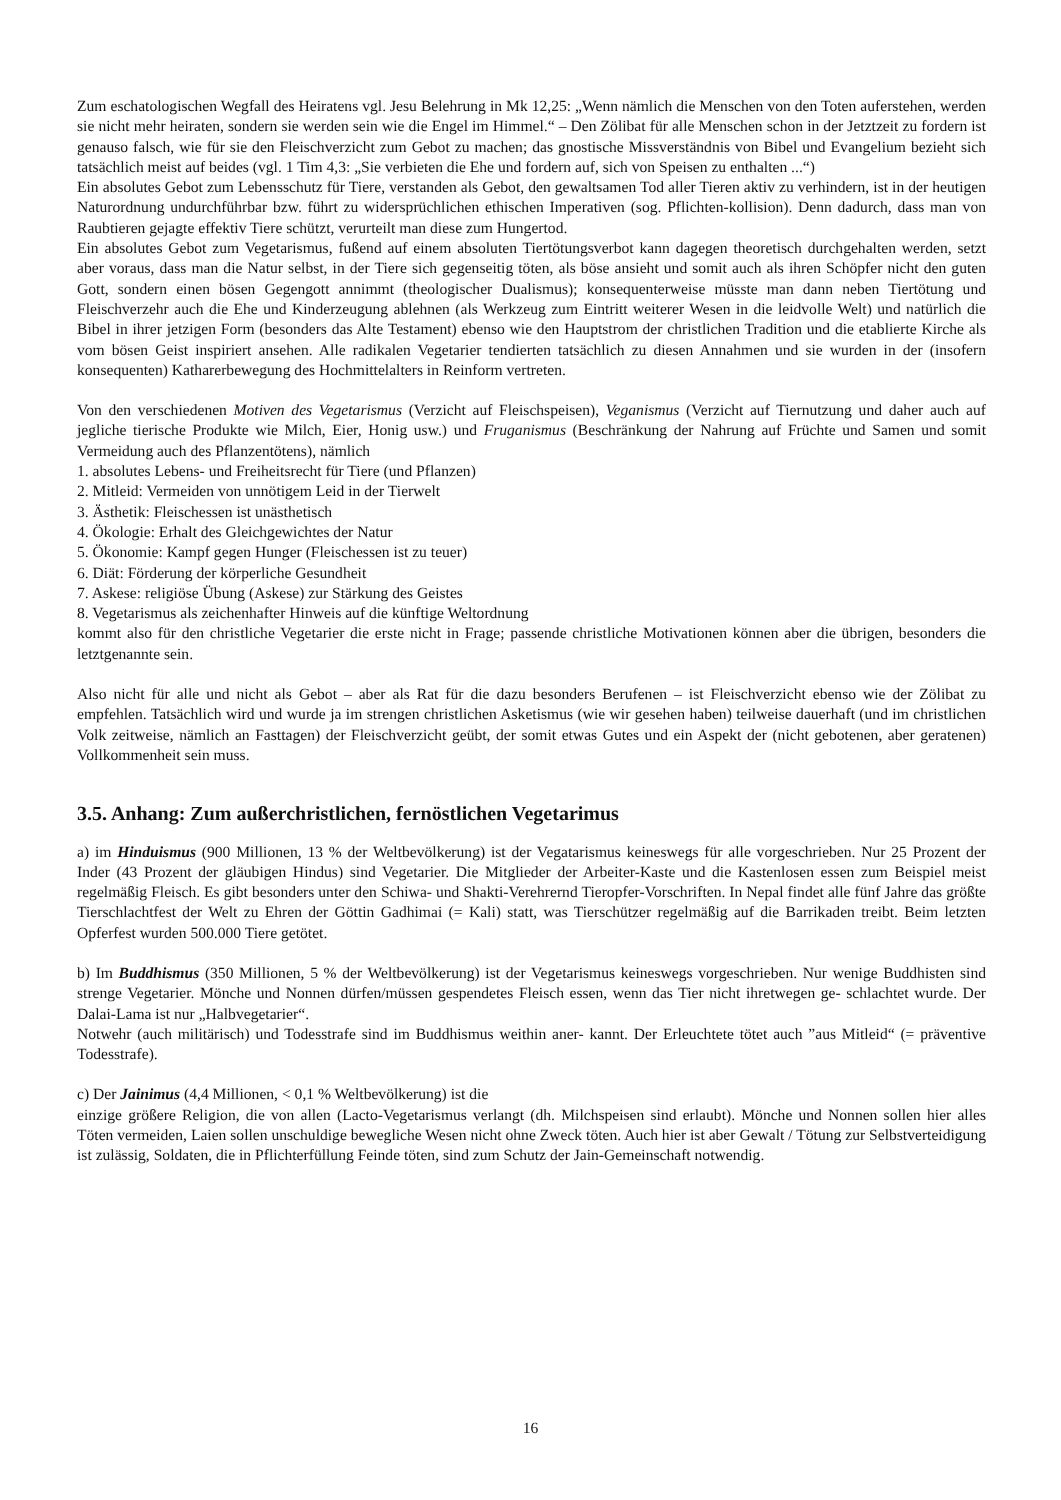Zum eschatologischen Wegfall des Heiratens vgl. Jesu Belehrung in Mk 12,25: „Wenn nämlich die Menschen von den Toten auferstehen, werden sie nicht mehr heiraten, sondern sie werden sein wie die Engel im Himmel.“ – Den Zölibat für alle Menschen schon in der Jetztzeit zu fordern ist genauso falsch, wie für sie den Fleischverzicht zum Gebot zu machen; das gnostische Missverständnis von Bibel und Evangelium bezieht sich tatsächlich meist auf beides (vgl. 1 Tim 4,3: „Sie verbieten die Ehe und fordern auf, sich von Speisen zu enthalten ...“)
Ein absolutes Gebot zum Lebensschutz für Tiere, verstanden als Gebot, den gewaltsamen Tod aller Tieren aktiv zu verhindern, ist in der heutigen Naturordnung undurchführbar bzw. führt zu widersprüchlichen ethischen Imperativen (sog. Pflichten-kollision). Denn dadurch, dass man von Raubtieren gejagte effektiv Tiere schützt, verurteilt man diese zum Hungertod.
Ein absolutes Gebot zum Vegetarismus, fußend auf einem absoluten Tiertötungsverbot kann dagegen theoretisch durchgehalten werden, setzt aber voraus, dass man die Natur selbst, in der Tiere sich gegenseitig töten, als böse ansieht und somit auch als ihren Schöpfer nicht den guten Gott, sondern einen bösen Gegengott annimmt (theologischer Dualismus); konsequenterweise müsste man dann neben Tiertötung und Fleischverzehr auch die Ehe und Kinderzeugung ablehnen (als Werkzeug zum Eintritt weiterer Wesen in die leidvolle Welt) und natürlich die Bibel in ihrer jetzigen Form (besonders das Alte Testament) ebenso wie den Hauptstrom der christlichen Tradition und die etablierte Kirche als vom bösen Geist inspiriert ansehen. Alle radikalen Vegetarier tendierten tatsächlich zu diesen Annahmen und sie wurden in der (insofern konsequenten) Katharerbewegung des Hochmittelalters in Reinform vertreten.
Von den verschiedenen Motiven des Vegetarismus (Verzicht auf Fleischspeisen), Veganismus (Verzicht auf Tiernutzung und daher auch auf jegliche tierische Produkte wie Milch, Eier, Honig usw.) und Fruganismus (Beschränkung der Nahrung auf Früchte und Samen und somit Vermeidung auch des Pflanzentötens), nämlich
1. absolutes Lebens- und Freiheitsrecht für Tiere (und Pflanzen)
2. Mitleid: Vermeiden von unnötigem Leid in der Tierwelt
3. Ästhetik: Fleischessen ist unästhetisch
4. Ökologie: Erhalt des Gleichgewichtes der Natur
5. Ökonomie: Kampf gegen Hunger (Fleischessen ist zu teuer)
6. Diät: Förderung der körperliche Gesundheit
7. Askese: religiöse Übung (Askese) zur Stärkung des Geistes
8. Vegetarismus als zeichenhafter Hinweis auf die künftige Weltordnung
kommt also für den christliche Vegetarier die erste nicht in Frage; passende christliche Motivationen können aber die übrigen, besonders die letztgenannte sein.
Also nicht für alle und nicht als Gebot – aber als Rat für die dazu besonders Berufenen – ist Fleischverzicht ebenso wie der Zölibat zu empfehlen. Tatsächlich wird und wurde ja im strengen christlichen Asketismus (wie wir gesehen haben) teilweise dauerhaft (und im christlichen Volk zeitweise, nämlich an Fasttagen) der Fleischverzicht geübt, der somit etwas Gutes und ein Aspekt der (nicht gebotenen, aber geratenen) Vollkommenheit sein muss.
3.5. Anhang: Zum außerchristlichen, fernöstlichen Vegetarimus
a) im Hinduismus (900 Millionen, 13 % der Weltbevölkerung) ist der Vegatarismus keineswegs für alle vorgeschrieben. Nur 25 Prozent der Inder (43 Prozent der gläubigen Hindus) sind Vegetarier. Die Mitglieder der Arbeiter-Kaste und die Kastenlosen essen zum Beispiel meist regelmäßig Fleisch. Es gibt besonders unter den Schiwa- und Shakti-Verehrernd Tieropfer-Vorschriften. In Nepal findet alle fünf Jahre das größte Tierschlachtfest der Welt zu Ehren der Göttin Gadhimai (= Kali) statt, was Tierschützer regelmäßig auf die Barrikaden treibt. Beim letzten Opferfest wurden 500.000 Tiere getötet.
b) Im Buddhismus (350 Millionen, 5 % der Weltbevölkerung) ist der Vegetarismus keineswegs vorgeschrieben. Nur wenige Buddhisten sind strenge Vegetarier. Mönche und Nonnen dürfen/müssen gespendetes Fleisch essen, wenn das Tier nicht ihretwegen ge- schlachtet wurde. Der Dalai-Lama ist nur „Halbvegetarier“.
Notwehr (auch militärisch) und Todesstrafe sind im Buddhismus weithin aner- kannt. Der Erleuchtete tötet auch ”aus Mitleid“ (= präventive Todesstrafe).
c) Der Jainimus (4,4 Millionen, < 0,1 % Weltbevölkerung) ist die
einzige größere Religion, die von allen (Lacto-Vegetarismus verlangt (dh. Milchspeisen sind erlaubt). Mönche und Nonnen sollen hier alles Töten vermeiden, Laien sollen unschuldige bewegliche Wesen nicht ohne Zweck töten. Auch hier ist aber Gewalt / Tötung zur Selbstverteidigung ist zulässig, Soldaten, die in Pflichterfüllung Feinde töten, sind zum Schutz der Jain-Gemeinschaft notwendig.
16